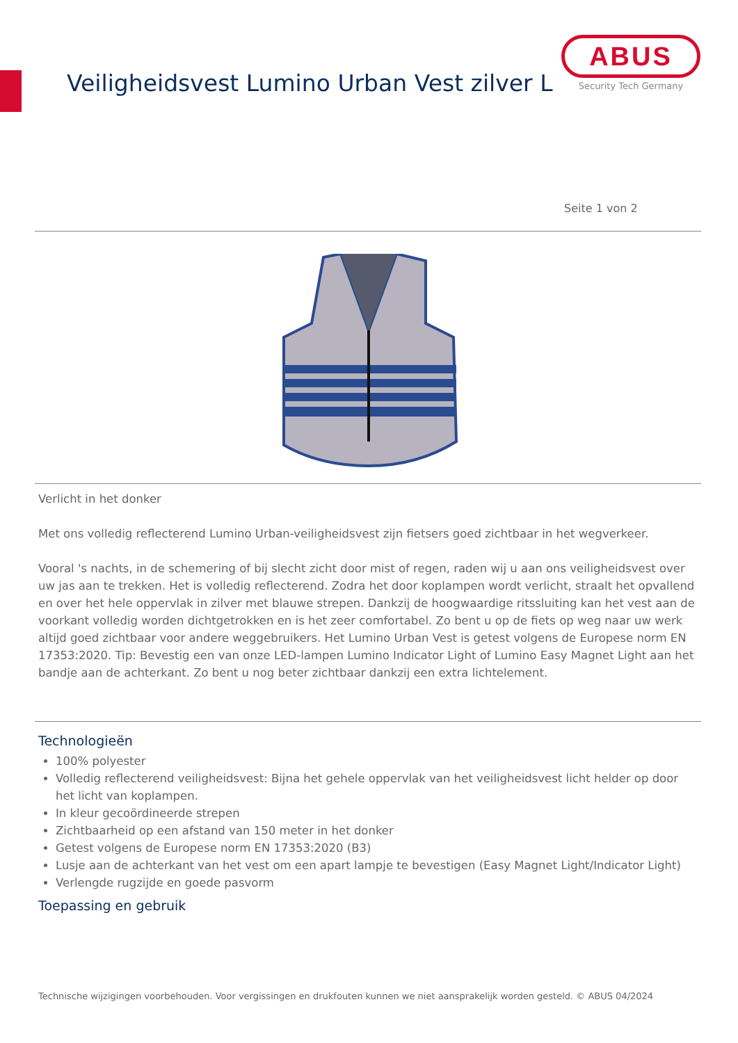Veiligheidsvest Lumino Urban Vest zilver L
ABUS
Security Tech Germany
Seite 1 von 2
Verlicht in het donker
Met ons volledig reflecterend Lumino Urban-veiligheidsvest zijn fietsers goed zichtbaar in het wegverkeer.
Vooral 's nachts, in de schemering of bij slecht zicht door mist of regen, raden wij u aan ons veiligheidsvest over uw jas aan te trekken. Het is volledig reflecterend. Zodra het door koplampen wordt verlicht, straalt het opvallend en over het hele oppervlak in zilver met blauwe strepen. Dankzij de hoogwaardige ritssluiting kan het vest aan de voorkant volledig worden dichtgetrokken en is het zeer comfortabel. Zo bent u op de fiets op weg naar uw werk altijd goed zichtbaar voor andere weggebruikers. Het Lumino Urban Vest is getest volgens de Europese norm EN 17353:2020. Tip: Bevestig een van onze LED-lampen Lumino Indicator Light of Lumino Easy Magnet Light aan het bandje aan de achterkant. Zo bent u nog beter zichtbaar dankzij een extra lichtelement.
Technologieën
100% polyester
Volledig reflecterend veiligheidsvest: Bijna het gehele oppervlak van het veiligheidsvest licht helder op door het licht van koplampen.
In kleur gecoördineerde strepen
Zichtbaarheid op een afstand van 150 meter in het donker
Getest volgens de Europese norm EN 17353:2020 (B3)
Lusje aan de achterkant van het vest om een apart lampje te bevestigen (Easy Magnet Light/Indicator Light)
Verlengde rugzijde en goede pasvorm
Toepassing en gebruik
Technische wijzigingen voorbehouden. Voor vergissingen en drukfouten kunnen we niet aansprakelijk worden gesteld. © ABUS 04/2024